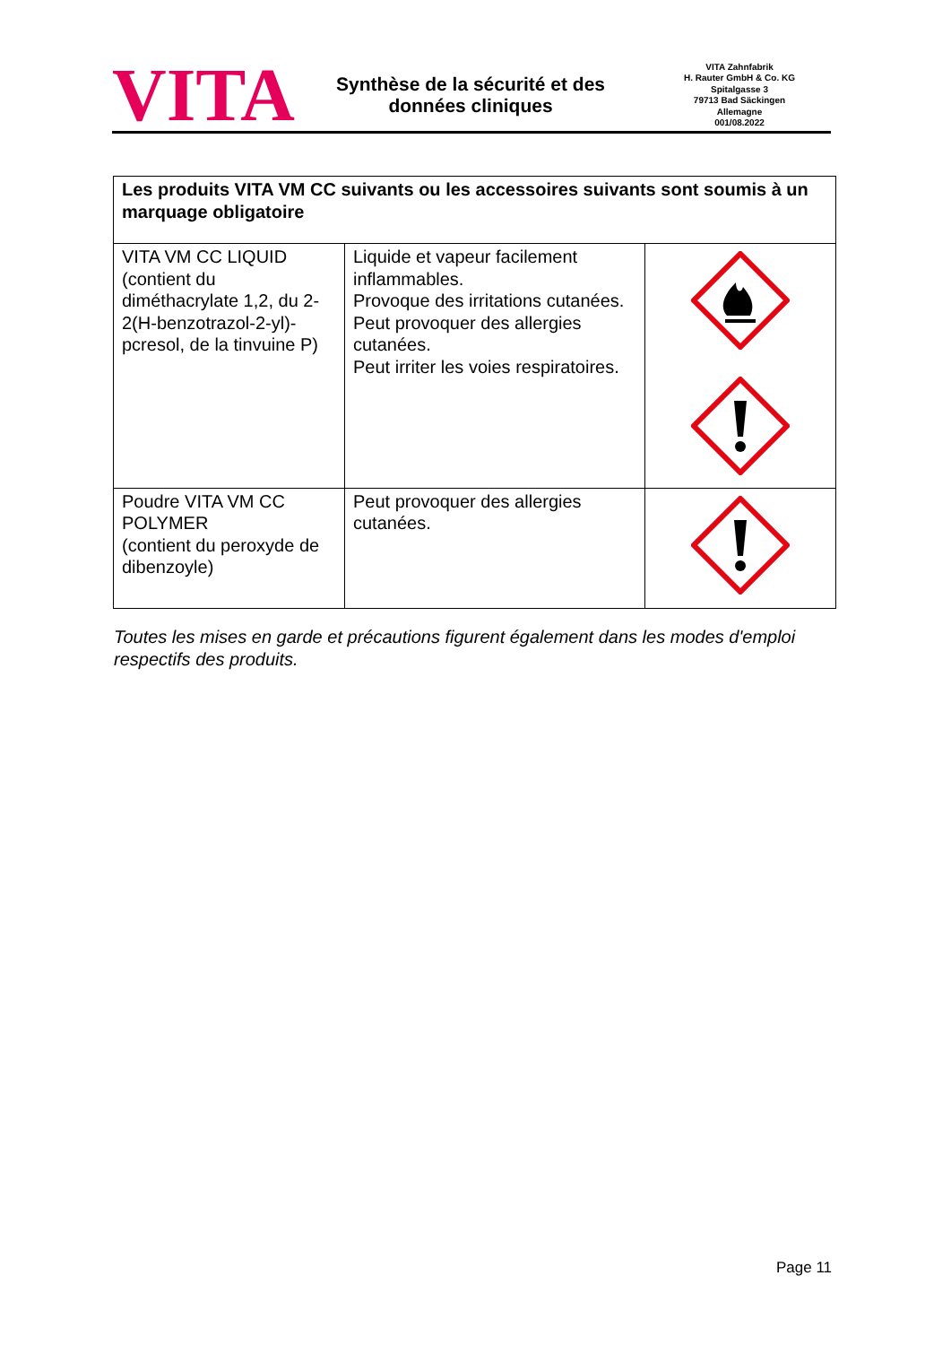VITA
Synthèse de la sécurité et des
données cliniques
VITA Zahnfabrik
H. Rauter GmbH & Co. KG
Spitalgasse 3
79713 Bad Säckingen
Allemagne
001/08.2022
| Les produits VITA VM CC suivants ou les accessoires suivants sont soumis à un marquage obligatoire | | |
| --- | --- | --- |
| VITA VM CC LIQUID (contient du diméthacrylate 1,2, du 2-2(H-benzotrazol-2-yl)-pcresol, de la tinvuine P) | Liquide et vapeur facilement inflammables. Provoque des irritations cutanées. Peut provoquer des allergies cutanées. Peut irriter les voies respiratoires. | |
| Poudre VITA VM CC POLYMER (contient du peroxyde de dibenzoyle) | Peut provoquer des allergies cutanées. | |
Toutes les mises en garde et précautions figurent également dans les modes d'emploi respectifs des produits.
Page 11